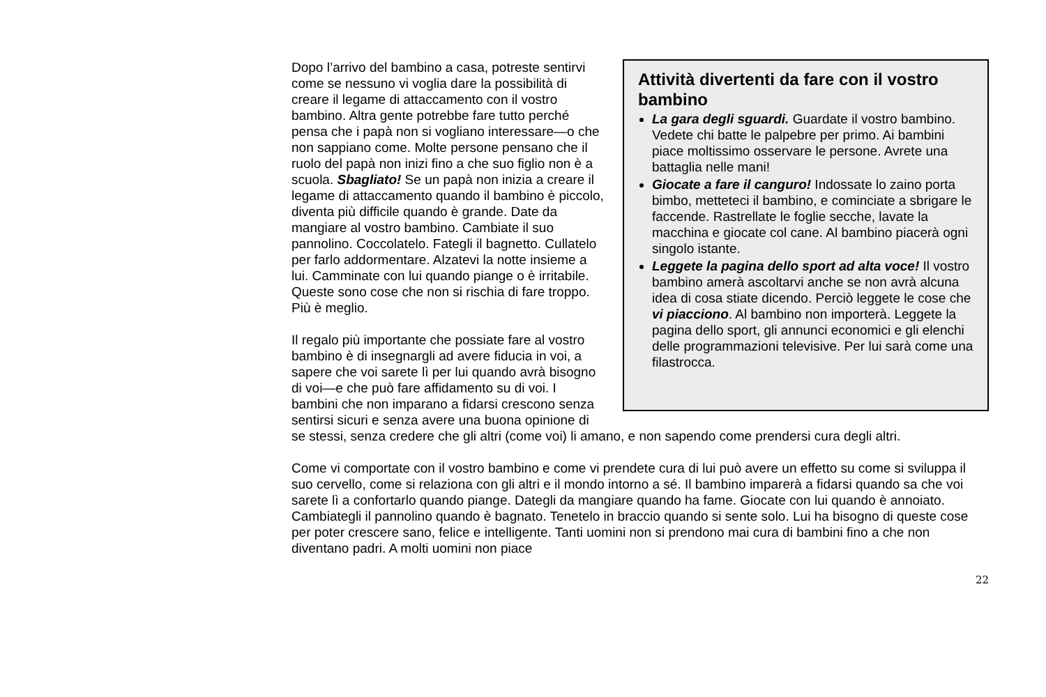Attività divertenti da fare con il vostro bambino
La gara degli sguardi. Guardate il vostro bambino. Vedete chi batte le palpebre per primo. Ai bambini piace moltissimo osservare le persone. Avrete una battaglia nelle mani!
Giocate a fare il canguro! Indossate lo zaino porta bimbo, metteteci il bambino, e cominciate a sbrigare le faccende. Rastrellate le foglie secche, lavate la macchina e giocate col cane. Al bambino piacerà ogni singolo istante.
Leggete la pagina dello sport ad alta voce! Il vostro bambino amerà ascoltarvi anche se non avrà alcuna idea di cosa stiate dicendo. Perciò leggete le cose che vi piacciono. Al bambino non importerà. Leggete la pagina dello sport, gli annunci economici e gli elenchi delle programmazioni televisive. Per lui sarà come una filastrocca.
Dopo l’arrivo del bambino a casa, potreste sentirvi come se nessuno vi voglia dare la possibilità di creare il legame di attaccamento con il vostro bambino. Altra gente potrebbe fare tutto perché pensa che i papà non si vogliano interessare—o che non sappiano come. Molte persone pensano che il ruolo del papà non inizi fino a che suo figlio non è a scuola. Sbagliato! Se un papà non inizia a creare il legame di attaccamento quando il bambino è piccolo, diventa più difficile quando è grande. Date da mangiare al vostro bambino. Cambiate il suo pannolino. Coccolatelo. Fategli il bagnetto. Cullatelo per farlo addormentare. Alzatevi la notte insieme a lui. Camminate con lui quando piange o è irritabile. Queste sono cose che non si rischia di fare troppo. Più è meglio.
Il regalo più importante che possiate fare al vostro bambino è di insegnargli ad avere fiducia in voi, a sapere che voi sarete lì per lui quando avrà bisogno di voi—e che può fare affidamento su di voi. I bambini che non imparano a fidarsi crescono senza sentirsi sicuri e senza avere una buona opinione di se stessi, senza credere che gli altri (come voi) li amano, e non sapendo come prendersi cura degli altri.
Come vi comportate con il vostro bambino e come vi prendete cura di lui può avere un effetto su come si sviluppa il suo cervello, come si relaziona con gli altri e il mondo intorno a sé. Il bambino imparerà a fidarsi quando sa che voi sarete lì a confortarlo quando piange. Dategli da mangiare quando ha fame. Giocate con lui quando è annoiato. Cambiategli il pannolino quando è bagnato. Tenetelo in braccio quando si sente solo. Lui ha bisogno di queste cose per poter crescere sano, felice e intelligente. Tanti uomini non si prendono mai cura di bambini fino a che non diventano padri. A molti uomini non piace
22